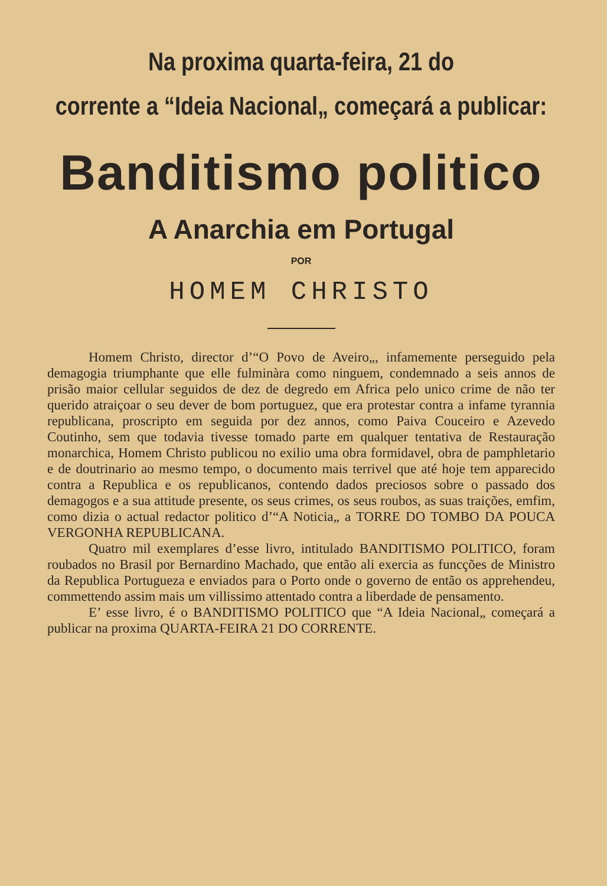Na proxima quarta-feira, 21 do
corrente a “Ideia Nacional„ começará a publicar:
Banditismo politico
A Anarchia em Portugal
POR
HOMEM CHRISTO
Homem Christo, director d’“O Povo de Aveiro„, infamemente perseguido pela demagogia triumphante que elle fulminàra como ninguem, condemnado a seis annos de prisão maior cellular seguidos de dez de degredo em Africa pelo unico crime de não ter querido atraiçoar o seu dever de bom portuguez, que era protestar contra a infame tyrannia republicana, proscripto em seguida por dez annos, como Paiva Couceiro e Azevedo Coutinho, sem que todavia tivesse tomado parte em qualquer tentativa de Restauração monarchica, Homem Christo publicou no exilio uma obra formidavel, obra de pamphletario e de doutrinario ao mesmo tempo, o documento mais terrivel que até hoje tem apparecido contra a Republica e os republicanos, contendo dados preciosos sobre o passado dos demagogos e a sua attitude presente, os seus crimes, os seus roubos, as suas traições, emfim, como dizia o actual redactor politico d’“A Noticia„ a TORRE DO TOMBO DA POUCA VERGONHA REPUBLICANA.
Quatro mil exemplares d’esse livro, intitulado BANDITISMO POLITICO, foram roubados no Brasil por Bernardino Machado, que então ali exercia as funcções de Ministro da Republica Portugueza e enviados para o Porto onde o governo de então os apprehendeu, commettendo assim mais um villissimo attentado contra a liberdade de pensamento.
E’ esse livro, é o BANDITISMO POLITICO que “A Ideia Nacional„ começará a publicar na proxima QUARTA-FEIRA 21 DO CORRENTE.